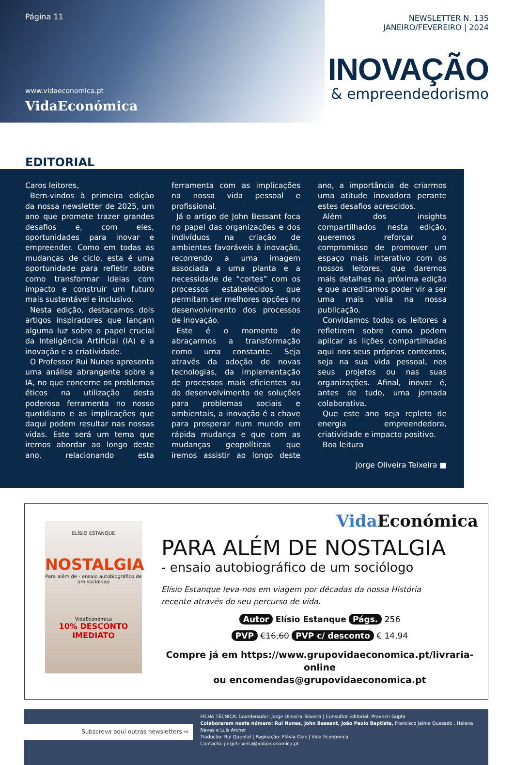Página 11
www.vidaeconomica.pt
VidaEconómica
NEWSLETTER N. 135
JANEIRO/FEVEREIRO | 2024
INOVAÇÃO
& empreendedorismo
EDITORIAL
Caros leitores,
Bem-vindos à primeira edição da nossa newsletter de 2025, um ano que promete trazer grandes desafios e, com eles, oportunidades para inovar e empreender. Como em todas as mudanças de ciclo, esta é uma oportunidade para refletir sobre como transformar ideias com impacto e construir um futuro mais sustentável e inclusivo.
Nesta edição, destacamos dois artigos inspiradores que lançam alguma luz sobre o papel crucial da Inteligência Artificial (IA) e a inovação e a criatividade.
O Professor Rui Nunes apresenta uma análise abrangente sobre a IA, no que concerne os problemas éticos na utilização desta poderosa ferramenta no nosso quotidiano e as implicações que daqui podem resultar nas nossas vidas. Este será um tema que iremos abordar ao longo deste ano, relacionando esta ferramenta com as implicações na nossa vida pessoal e profissional.
Já o artigo de John Bessant foca no papel das organizações e dos indivíduos na criação de ambientes favoráveis à inovação, recorrendo a uma imagem associada a uma planta e a necessidade de “cortes” com os processos estabelecidos que permitam ser melhores opções no desenvolvimento dos processos de inovação.
Este é o momento de abraçarmos a transformação como uma constante. Seja através da adoção de novas tecnologias, da implementação de processos mais eficientes ou do desenvolvimento de soluções para problemas sociais e ambientais, a inovação é a chave para prosperar num mundo em rápida mudança e que com as mudanças geopolíticas que iremos assistir ao longo deste ano, a importância de criarmos uma atitude inovadora perante estes desafios acrescidos.
Além dos insights compartilhados nesta edição, queremos reforçar o compromisso de promover um espaço mais interativo com os nossos leitores, que daremos mais detalhes na próxima edição e que acreditamos poder vir a ser uma mais valia na nossa publicação.
Convidamos todos os leitores a refletirem sobre como podem aplicar as lições compartilhadas aqui nos seus próprios contextos, seja na sua vida pessoal, nos seus projetos ou nas suas organizações. Afinal, inovar é, antes de tudo, uma jornada colaborativa.
Que este ano seja repleto de energia empreendedora, criatividade e impacto positivo.
Boa leitura
Jorge Oliveira Teixeira ■
ELÍSIO ESTANQUE
NOSTALGIA
Para além de - ensaio autobiográfico de um sociólogo
VidaEconómica
10% DESCONTO IMEDIATO
Vida Económica
PARA ALÉM DE NOSTALGIA
- ensaio autobiográfico de um sociólogo
Elísio Estanque leva-nos em viagem por décadas da nossa História
recente através do seu percurso de vida.
Autor Elísio Estanque Págs. 256
PVP €16,60 PVP c/ desconto € 14,94
Compre já em https://www.grupovidaeconomica.pt/livraria-online
ou encomendas@grupovidaeconomica.pt
Subscreva aqui outras newsletters ⇨
FICHA TÉCNICA: Coordenador: Jorge Oliveira Teixeira | Consultor Editorial: Praveen Gupta
Colaboraram neste número: Rui Nunes, John Bessant, João Paulo Baptista, Francisco Jaime Quesado , Helena Navas e Luis Archer
Tradução: Rui Quental | Paginação: Flávia Dias | Vida Económica
Contacto: jorgeteixeira@vidaeconomica.pt